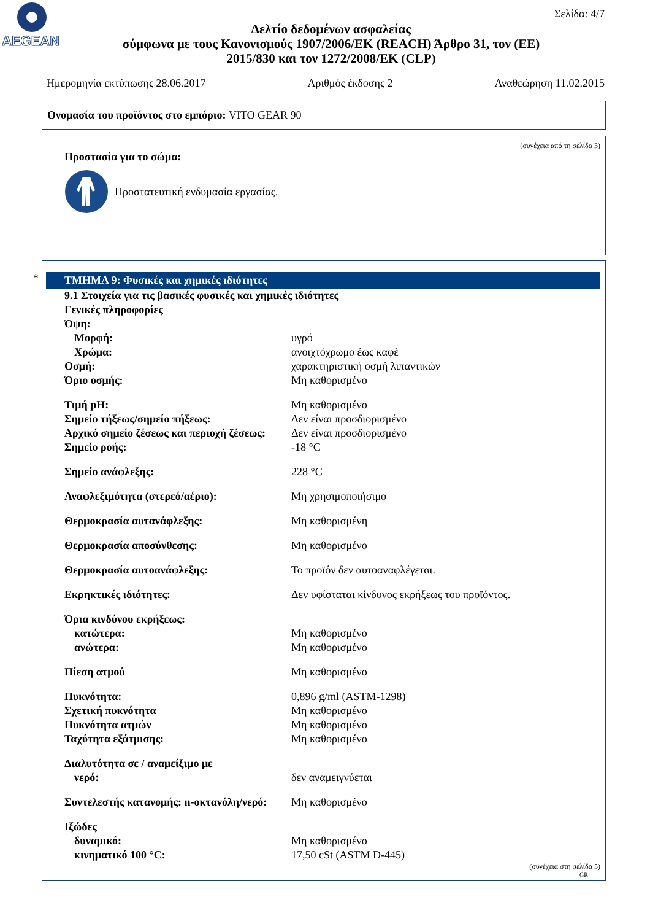AEGEAN
Σελίδα: 4/7
Δελτίο δεδομένων ασφαλείας
σύμφωνα με τους Κανονισμούς 1907/2006/ΕΚ (REACH) Άρθρο 31, τον (ΕΕ) 2015/830 και τον 1272/2008/ΕΚ (CLP)
Ημερομηνία εκτύπωσης 28.06.2017 Αριθμός έκδοσης 2 Αναθεώρηση 11.02.2015
Ονομασία του προϊόντος στο εμπόριο: VITO GEAR 90
(συνέχεια από τη σελίδα 3)
Προστασία για το σώμα:
Προστατευτική ενδυμασία εργασίας.
*
ΤΜΗΜΑ 9: Φυσικές και χημικές ιδιότητες
9.1 Στοιχεία για τις βασικές φυσικές και χημικές ιδιότητες
Γενικές πληροφορίες
Όψη:
Μορφή: υγρό
Χρώμα: ανοιχτόχρωμο έως καφέ
Οσμή: χαρακτηριστική οσμή λιπαντικών
Όριο οσμής: Μη καθορισμένο
Τιμή pH: Μη καθορισμένο
Σημείο τήξεως/σημείο πήξεως: Δεν είναι προσδιορισμένο
Αρχικό σημείο ζέσεως και περιοχή ζέσεως: Δεν είναι προσδιορισμένο
Σημείο ροής: -18 °C
Σημείο ανάφλεξης: 228 °C
Αναφλεξιμότητα (στερεό/αέριο): Μη χρησιμοποιήσιμο
Θερμοκρασία αυτανάφλεξης: Μη καθορισμένη
Θερμοκρασία αποσύνθεσης: Μη καθορισμένο
Θερμοκρασία αυτοανάφλεξης: Το προϊόν δεν αυτοαναφλέγεται.
Εκρηκτικές ιδιότητες: Δεν υφίσταται κίνδυνος εκρήξεως του προϊόντος.
Όρια κινδύνου εκρήξεως:
κατώτερα: Μη καθορισμένο
ανώτερα: Μη καθορισμένο
Πίεση ατμού Μη καθορισμένο
Πυκνότητα: 0,896 g/ml (ASTM-1298)
Σχετική πυκνότητα Μη καθορισμένο
Πυκνότητα ατμών Μη καθορισμένο
Ταχύτητα εξάτμισης: Μη καθορισμένο
Διαλυτότητα σε / αναμείξιμο με
νερό: δεν αναμειγνύεται
Συντελεστής κατανομής: n-οκτανόλη/νερό: Μη καθορισμένο
Ιξώδες
δυναμικό: Μη καθορισμένο
κινηματικό 100 °C: 17,50 cSt (ASTM D-445)
(συνέχεια στη σελίδα 5)
GR